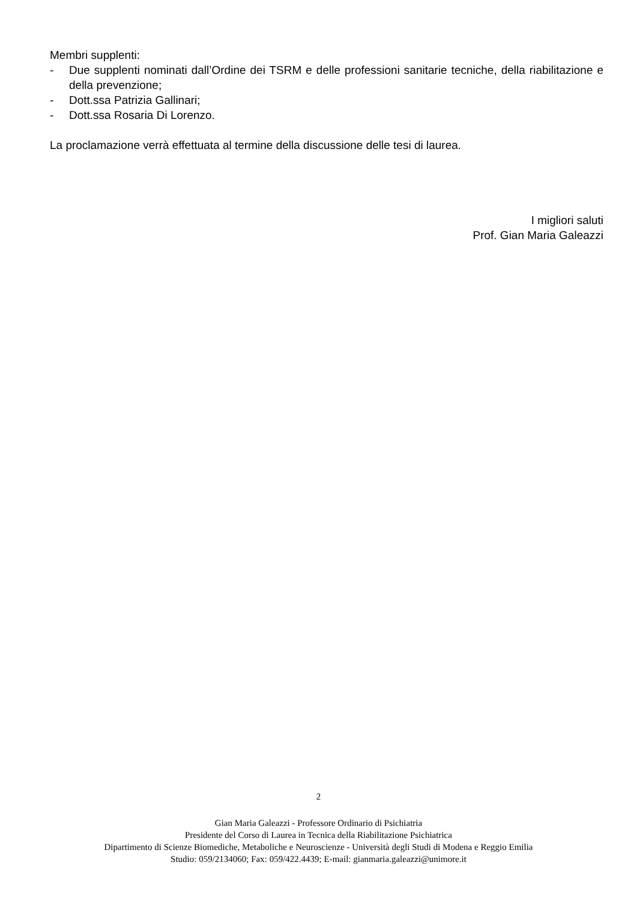Membri supplenti:
- Due supplenti nominati dall’Ordine dei TSRM e delle professioni sanitarie tecniche, della riabilitazione e della prevenzione;
- Dott.ssa Patrizia Gallinari;
- Dott.ssa Rosaria Di Lorenzo.
La proclamazione verrà effettuata al termine della discussione delle tesi di laurea.
I migliori saluti
Prof. Gian Maria Galeazzi
2
Gian Maria Galeazzi - Professore Ordinario di Psichiatria
Presidente del Corso di Laurea in Tecnica della Riabilitazione Psichiatrica
Dipartimento di Scienze Biomediche, Metaboliche e Neuroscienze - Università degli Studi di Modena e Reggio Emilia
Studio: 059/2134060; Fax: 059/422.4439; E-mail: gianmaria.galeazzi@unimore.it